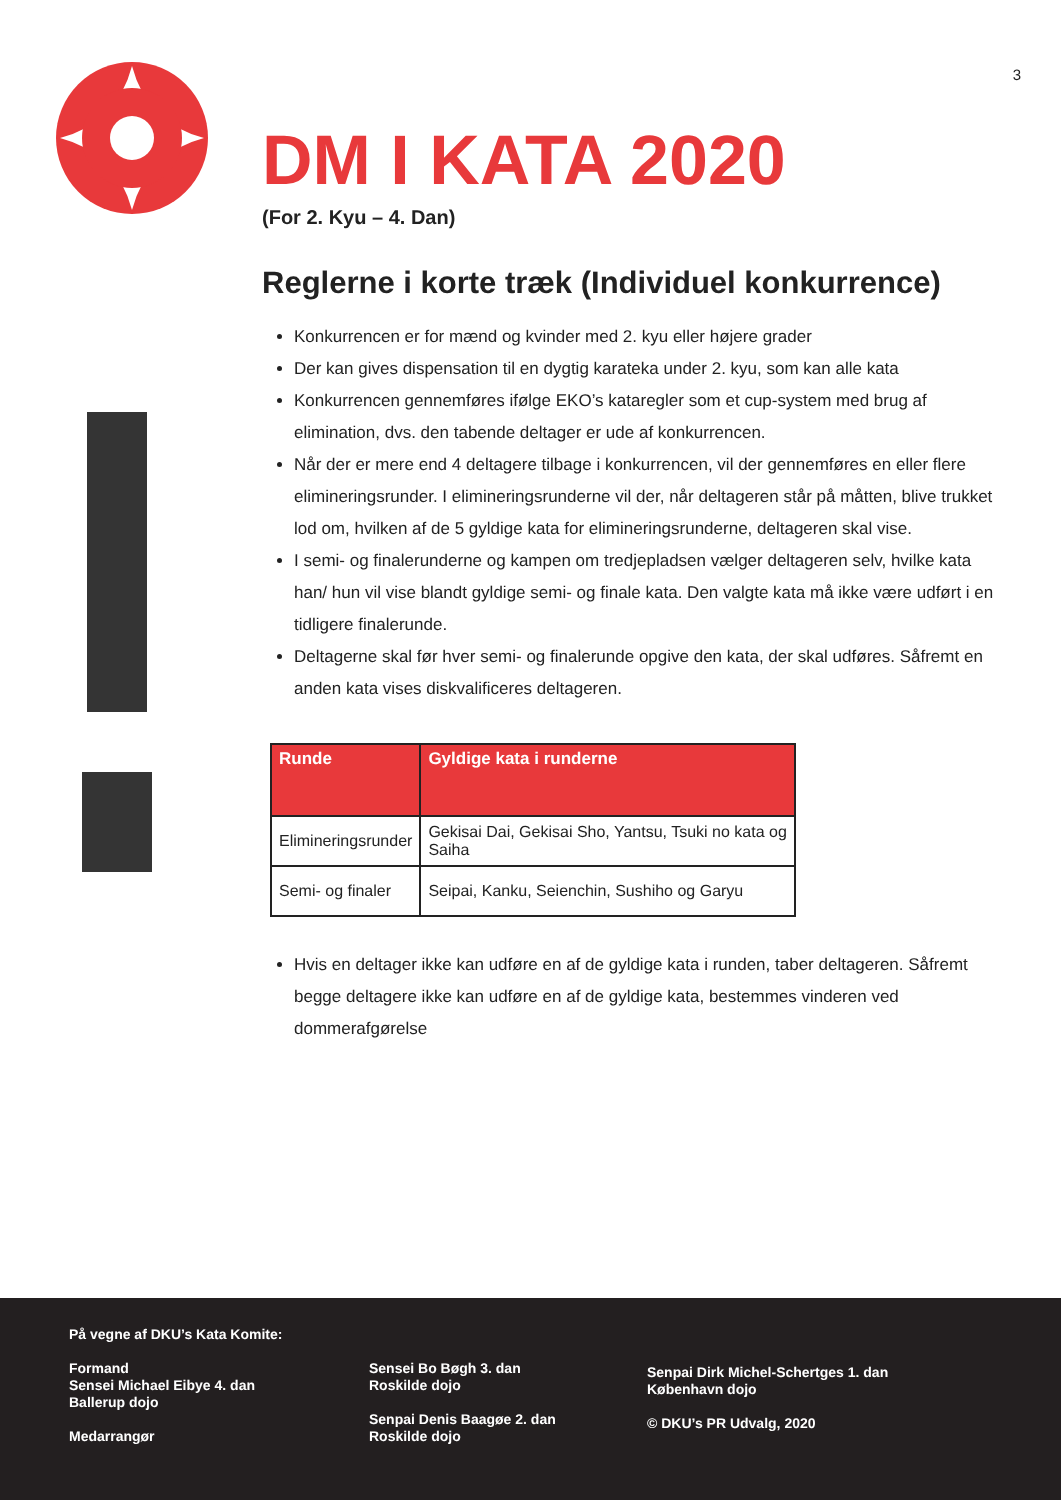3
DM I KATA 2020
(For 2. Kyu – 4. Dan)
Reglerne i korte træk (Individuel konkurrence)
Konkurrencen er for mænd og kvinder med 2. kyu eller højere grader
Der kan gives dispensation til en dygtig karateka under 2. kyu, som kan alle kata
Konkurrencen gennemføres ifølge EKO’s kataregler som et cup-system med brug af elimination, dvs. den tabende deltager er ude af konkurrencen.
Når der er mere end 4 deltagere tilbage i konkurrencen, vil der gennemføres en eller flere elimineringsrunder. I elimineringsrunderne vil der, når deltageren står på måtten, blive trukket lod om, hvilken af de 5 gyldige kata for elimineringsrunderne, deltageren skal vise.
I semi- og finalerunderne og kampen om tredjepladsen vælger deltageren selv, hvilke kata han/ hun vil vise blandt gyldige semi- og finale kata. Den valgte kata må ikke være udført i en tidligere finalerunde.
Deltagerne skal før hver semi- og finalerunde opgive den kata, der skal udføres. Såfremt en anden kata vises diskvalificeres deltageren.
| Runde | Gyldige kata i runderne |
| --- | --- |
| Elimineringsrunder | Gekisai Dai, Gekisai Sho, Yantsu, Tsuki no kata og Saiha |
| Semi- og finaler | Seipai, Kanku, Seienchin, Sushiho og Garyu |
Hvis en deltager ikke kan udføre en af de gyldige kata i runden, taber deltageren. Såfremt begge deltagere ikke kan udføre en af de gyldige kata, bestemmes vinderen ved dommerafgørelse
På vegne af DKU’s Kata Komite:
Formand
Sensei Michael Eibye 4. dan
Ballerup dojo
Medarrangør
Sensei Bo Bøgh 3. dan
Roskilde dojo
Senpai Denis Baagøe 2. dan
Roskilde dojo
Senpai Dirk Michel-Schertges 1. dan
København dojo
© DKU’s PR Udvalg, 2020